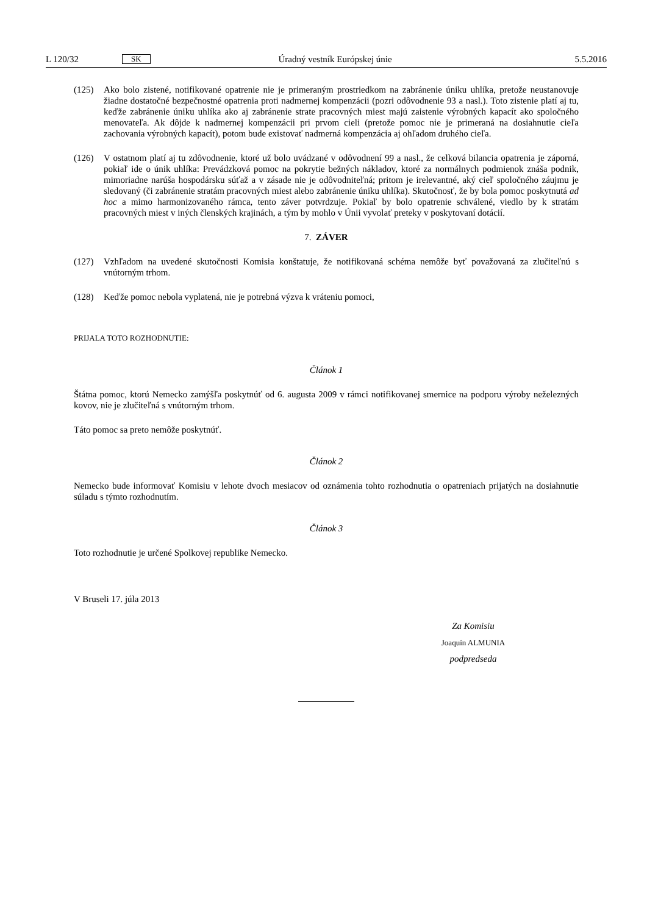L 120/32 SK Úradný vestník Európskej únie 5.5.2016
(125) Ako bolo zistené, notifikované opatrenie nie je primeraným prostriedkom na zabránenie úniku uhlíka, pretože neustanovuje žiadne dostatočné bezpečnostné opatrenia proti nadmernej kompenzácii (pozri odôvodnenie 93 a nasl.). Toto zistenie platí aj tu, keďže zabránenie úniku uhlíka ako aj zabránenie strate pracovných miest majú zaistenie výrobných kapacít ako spoločného menovateľa. Ak dôjde k nadmernej kompenzácii pri prvom cieli (pretože pomoc nie je primeraná na dosiahnutie cieľa zachovania výrobných kapacít), potom bude existovať nadmerná kompenzácia aj ohľadom druhého cieľa.
(126) V ostatnom platí aj tu zdôvodnenie, ktoré už bolo uvádzané v odôvodnení 99 a nasl., že celková bilancia opatrenia je záporná, pokiaľ ide o únik uhlíka: Prevádzková pomoc na pokrytie bežných nákladov, ktoré za normálnych podmienok znáša podnik, mimoriadne narúša hospodársku súťaž a v zásade nie je odôvodniteľná; pritom je irelevantné, aký cieľ spoločného záujmu je sledovaný (či zabránenie stratám pracovných miest alebo zabránenie úniku uhlíka). Skutočnosť, že by bola pomoc poskytnutá ad hoc a mimo harmonizovaného rámca, tento záver potvrdzuje. Pokiaľ by bolo opatrenie schválené, viedlo by k stratám pracovných miest v iných členských krajinách, a tým by mohlo v Únii vyvolať preteky v poskytovaní dotácií.
7. ZÁVER
(127) Vzhľadom na uvedené skutočnosti Komisia konštatuje, že notifikovaná schéma nemôže byť považovaná za zlučiteľnú s vnútorným trhom.
(128) Keďže pomoc nebola vyplatená, nie je potrebná výzva k vráteniu pomoci,
PRIJALA TOTO ROZHODNUTIE:
Článok 1
Štátna pomoc, ktorú Nemecko zamýšľa poskytnúť od 6. augusta 2009 v rámci notifikovanej smernice na podporu výroby neželezných kovov, nie je zlučiteľná s vnútorným trhom.
Táto pomoc sa preto nemôže poskytnúť.
Článok 2
Nemecko bude informovať Komisiu v lehote dvoch mesiacov od oznámenia tohto rozhodnutia o opatreniach prijatých na dosiahnutie súladu s týmto rozhodnutím.
Článok 3
Toto rozhodnutie je určené Spolkovej republike Nemecko.
V Bruseli 17. júla 2013
Za Komisiu
Joaquín ALMUNIA
podpredseda